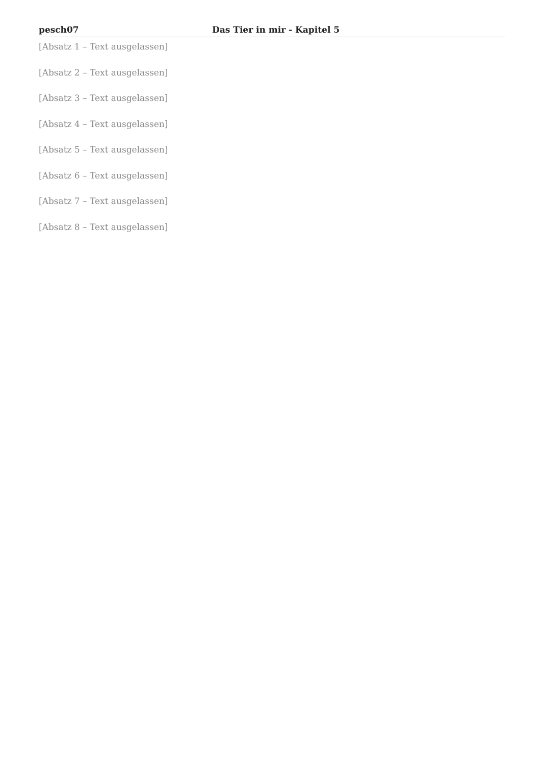pesch07 Das Tier in mir - Kapitel 5
[Absatz 1 – Text ausgelassen]
[Absatz 2 – Text ausgelassen]
[Absatz 3 – Text ausgelassen]
[Absatz 4 – Text ausgelassen]
[Absatz 5 – Text ausgelassen]
[Absatz 6 – Text ausgelassen]
[Absatz 7 – Text ausgelassen]
[Absatz 8 – Text ausgelassen]